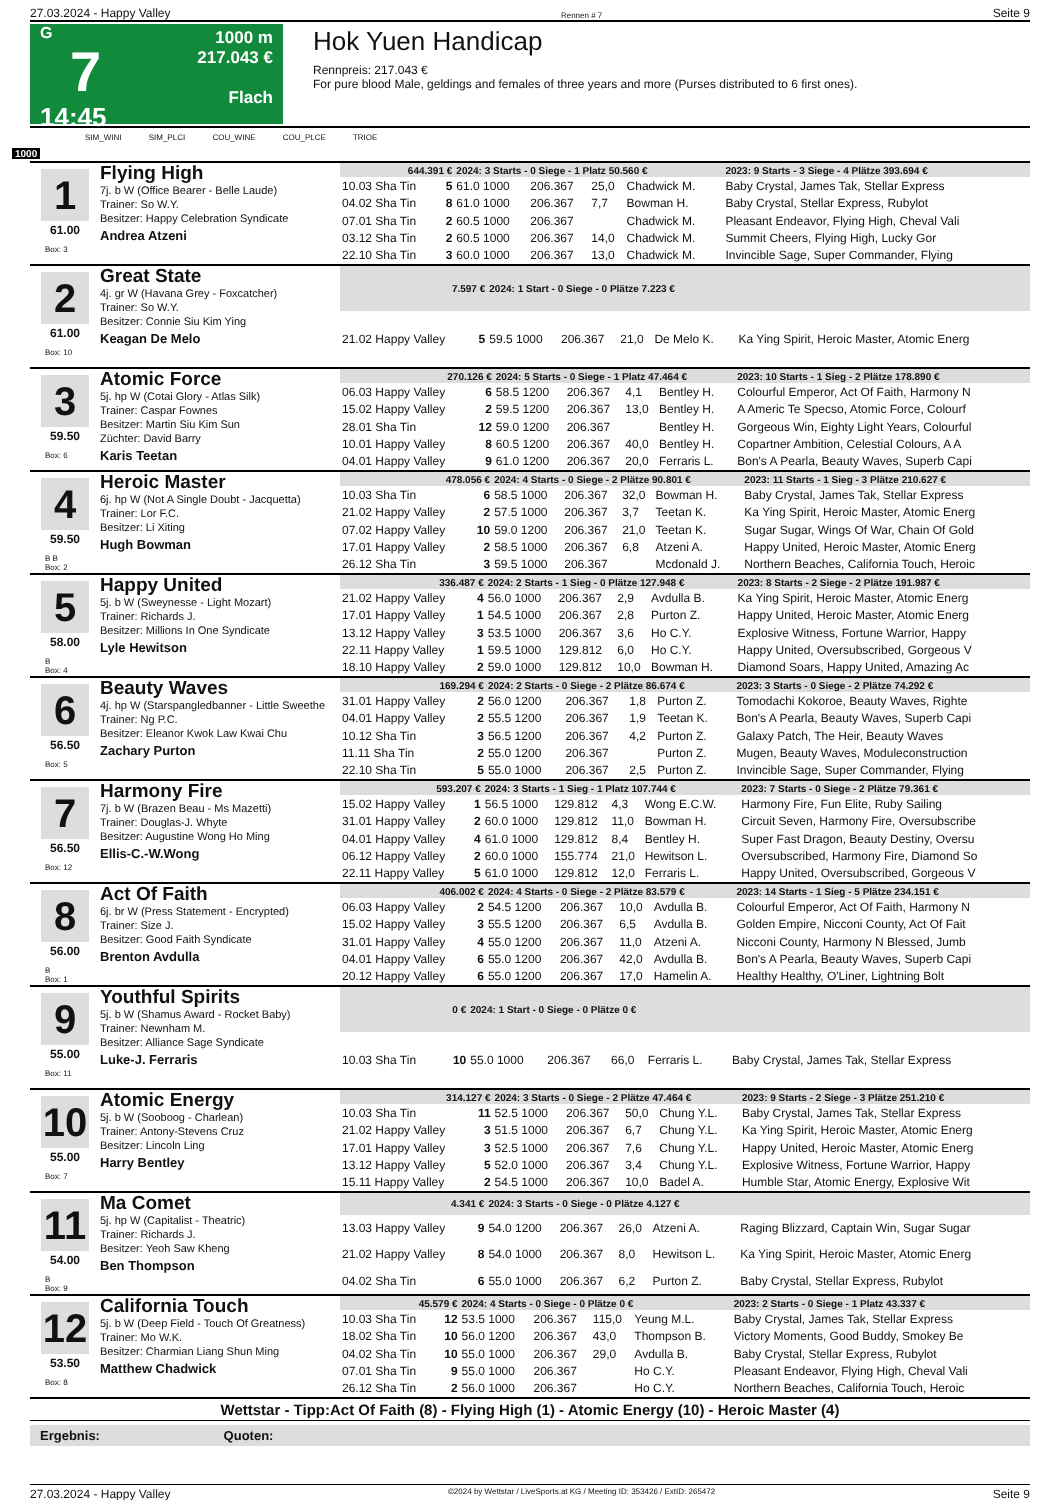27.03.2024 - Happy Valley Rennen # 7 Seite 9
G
7
14:45
1000 m
217.043 €
Flach
Hok Yuen Handicap
Rennpreis: 217.043 €
For pure blood Male, geldings and females of three years and more (Purses distributed to 6 first ones).
SIM_WINI SIM_PLCI COU_WINE COU_PLCE TRIOE
1000
1
61.00
Box: 3
Flying High
7j. b W (Office Bearer - Belle Laude)
Trainer: So W.Y.
Besitzer: Happy Celebration Syndicate
Andrea Atzeni
| 644.391 € | | 2024: 3 Starts - 0 Siege - 1 Platz 50.560 € | | | | | 2023: 9 Starts - 3 Siege - 4 Plätze 393.694 € |
| --- | --- | --- | --- | --- | --- | --- | --- |
| 10.03 Sha Tin | 5 | 61.0 1000 | 206.367 | 25,0 | Chadwick M. | | Baby Crystal, James Tak, Stellar Express |
| 04.02 Sha Tin | 8 | 61.0 1000 | 206.367 | 7,7 | Bowman H. | | Baby Crystal, Stellar Express, Rubylot |
| 07.01 Sha Tin | 2 | 60.5 1000 | 206.367 | | Chadwick M. | | Pleasant Endeavor, Flying High, Cheval Vali |
| 03.12 Sha Tin | 2 | 60.5 1000 | 206.367 | 14,0 | Chadwick M. | | Summit Cheers, Flying High, Lucky Gor |
| 22.10 Sha Tin | 3 | 60.0 1000 | 206.367 | 13,0 | Chadwick M. | | Invincible Sage, Super Commander, Flying |
2
61.00
Box: 10
Great State
4j. gr W (Havana Grey - Foxcatcher)
Trainer: So W.Y.
Besitzer: Connie Siu Kim Ying
Keagan De Melo
| 7.597 € | | 2024: 1 Start - 0 Siege - 0 Plätze 7.223 € | | | | | |
| --- | --- | --- | --- | --- | --- | --- | --- |
| 21.02 Happy Valley | 5 | 59.5 1000 | 206.367 | 21,0 | De Melo K. | | Ka Ying Spirit, Heroic Master, Atomic Energ |
3
59.50
Box: 6
Atomic Force
5j. hp W (Cotai Glory - Atlas Silk)
Trainer: Caspar Fownes
Besitzer: Martin Siu Kim Sun
Züchter: David Barry
Karis Teetan
| 270.126 € | | 2024: 5 Starts - 0 Siege - 1 Platz 47.464 € | | | | | 2023: 10 Starts - 1 Sieg - 2 Plätze 178.890 € |
| --- | --- | --- | --- | --- | --- | --- | --- |
| 06.03 Happy Valley | 6 | 58.5 1200 | 206.367 | 4,1 | Bentley H. | | Colourful Emperor, Act Of Faith, Harmony N |
| 15.02 Happy Valley | 2 | 59.5 1200 | 206.367 | 13,0 | Bentley H. | | A Americ Te Specso, Atomic Force, Colourf |
| 28.01 Sha Tin | 12 | 59.0 1200 | 206.367 | | Bentley H. | | Gorgeous Win, Eighty Light Years, Colourful |
| 10.01 Happy Valley | 8 | 60.5 1200 | 206.367 | 40,0 | Bentley H. | | Copartner Ambition, Celestial Colours, A A |
| 04.01 Happy Valley | 9 | 61.0 1200 | 206.367 | 20,0 | Ferraris L. | | Bon's A Pearla, Beauty Waves, Superb Capi |
4
59.50
B B
Box: 2
Heroic Master
6j. hp W (Not A Single Doubt - Jacquetta)
Trainer: Lor F.C.
Besitzer: Li Xiting
Hugh Bowman
| 478.056 € | | 2024: 4 Starts - 0 Siege - 2 Plätze 90.801 € | | | | | 2023: 11 Starts - 1 Sieg - 3 Plätze 210.627 € |
| --- | --- | --- | --- | --- | --- | --- | --- |
| 10.03 Sha Tin | 6 | 58.5 1000 | 206.367 | 32,0 | Bowman H. | | Baby Crystal, James Tak, Stellar Express |
| 21.02 Happy Valley | 2 | 57.5 1000 | 206.367 | 3,7 | Teetan K. | | Ka Ying Spirit, Heroic Master, Atomic Energ |
| 07.02 Happy Valley | 10 | 59.0 1200 | 206.367 | 21,0 | Teetan K. | | Sugar Sugar, Wings Of War, Chain Of Gold |
| 17.01 Happy Valley | 2 | 58.5 1000 | 206.367 | 6,8 | Atzeni A. | | Happy United, Heroic Master, Atomic Energ |
| 26.12 Sha Tin | 3 | 59.5 1000 | 206.367 | | Mcdonald J. | | Northern Beaches, California Touch, Heroic |
5
58.00
B
Box: 4
Happy United
5j. b W (Sweynesse - Light Mozart)
Trainer: Richards J.
Besitzer: Millions In One Syndicate
Lyle Hewitson
| 336.487 € | | 2024: 2 Starts - 1 Sieg - 0 Plätze 127.948 € | | | | | 2023: 8 Starts - 2 Siege - 2 Plätze 191.987 € |
| --- | --- | --- | --- | --- | --- | --- | --- |
| 21.02 Happy Valley | 4 | 56.0 1000 | 206.367 | 2,9 | Avdulla B. | | Ka Ying Spirit, Heroic Master, Atomic Energ |
| 17.01 Happy Valley | 1 | 54.5 1000 | 206.367 | 2,8 | Purton Z. | | Happy United, Heroic Master, Atomic Energ |
| 13.12 Happy Valley | 3 | 53.5 1000 | 206.367 | 3,6 | Ho C.Y. | | Explosive Witness, Fortune Warrior, Happy |
| 22.11 Happy Valley | 1 | 59.5 1000 | 129.812 | 6,0 | Ho C.Y. | | Happy United, Oversubscribed, Gorgeous V |
| 18.10 Happy Valley | 2 | 59.0 1000 | 129.812 | 10,0 | Bowman H. | | Diamond Soars, Happy United, Amazing Ac |
6
56.50
Box: 5
Beauty Waves
4j. hp W (Starspangledbanner - Little Sweethe
Trainer: Ng P.C.
Besitzer: Eleanor Kwok Law Kwai Chu
Zachary Purton
| 169.294 € | | 2024: 2 Starts - 0 Siege - 2 Plätze 86.674 € | | | | | 2023: 3 Starts - 0 Siege - 2 Plätze 74.292 € |
| --- | --- | --- | --- | --- | --- | --- | --- |
| 31.01 Happy Valley | 2 | 56.0 1200 | 206.367 | 1,8 | Purton Z. | | Tomodachi Kokoroe, Beauty Waves, Righte |
| 04.01 Happy Valley | 2 | 55.5 1200 | 206.367 | 1,9 | Teetan K. | | Bon's A Pearla, Beauty Waves, Superb Capi |
| 10.12 Sha Tin | 3 | 56.5 1200 | 206.367 | 4,2 | Purton Z. | | Galaxy Patch, The Heir, Beauty Waves |
| 11.11 Sha Tin | 2 | 55.0 1200 | 206.367 | | Purton Z. | | Mugen, Beauty Waves, Moduleconstruction |
| 22.10 Sha Tin | 5 | 55.0 1000 | 206.367 | 2,5 | Purton Z. | | Invincible Sage, Super Commander, Flying |
7
56.50
Box: 12
Harmony Fire
7j. b W (Brazen Beau - Ms Mazetti)
Trainer: Douglas-J. Whyte
Besitzer: Augustine Wong Ho Ming
Ellis-C.-W.Wong
| 593.207 € | | 2024: 3 Starts - 1 Sieg - 1 Platz 107.744 € | | | | | 2023: 7 Starts - 0 Siege - 2 Plätze 79.361 € |
| --- | --- | --- | --- | --- | --- | --- | --- |
| 15.02 Happy Valley | 1 | 56.5 1000 | 129.812 | 4,3 | Wong E.C.W. | | Harmony Fire, Fun Elite, Ruby Sailing |
| 31.01 Happy Valley | 2 | 60.0 1000 | 129.812 | 11,0 | Bowman H. | | Circuit Seven, Harmony Fire, Oversubscribe |
| 04.01 Happy Valley | 4 | 61.0 1000 | 129.812 | 8,4 | Bentley H. | | Super Fast Dragon, Beauty Destiny, Oversu |
| 06.12 Happy Valley | 2 | 60.0 1000 | 155.774 | 21,0 | Hewitson L. | | Oversubscribed, Harmony Fire, Diamond So |
| 22.11 Happy Valley | 5 | 61.0 1000 | 129.812 | 12,0 | Ferraris L. | | Happy United, Oversubscribed, Gorgeous V |
8
56.00
B
Box: 1
Act Of Faith
6j. br W (Press Statement - Encrypted)
Trainer: Size J.
Besitzer: Good Faith Syndicate
Brenton Avdulla
| 406.002 € | | 2024: 4 Starts - 0 Siege - 2 Plätze 83.579 € | | | | | 2023: 14 Starts - 1 Sieg - 5 Plätze 234.151 € |
| --- | --- | --- | --- | --- | --- | --- | --- |
| 06.03 Happy Valley | 2 | 54.5 1200 | 206.367 | 10,0 | Avdulla B. | | Colourful Emperor, Act Of Faith, Harmony N |
| 15.02 Happy Valley | 3 | 55.5 1200 | 206.367 | 6,5 | Avdulla B. | | Golden Empire, Nicconi County, Act Of Fait |
| 31.01 Happy Valley | 4 | 55.0 1200 | 206.367 | 11,0 | Atzeni A. | | Nicconi County, Harmony N Blessed, Jumb |
| 04.01 Happy Valley | 6 | 55.0 1200 | 206.367 | 42,0 | Avdulla B. | | Bon's A Pearla, Beauty Waves, Superb Capi |
| 20.12 Happy Valley | 6 | 55.0 1200 | 206.367 | 17,0 | Hamelin A. | | Healthy Healthy, O'Liner, Lightning Bolt |
9
55.00
Box: 11
Youthful Spirits
5j. b W (Shamus Award - Rocket Baby)
Trainer: Newnham M.
Besitzer: Alliance Sage Syndicate
Luke-J. Ferraris
| 0 € | | 2024: 1 Start - 0 Siege - 0 Plätze 0 € | | | | | |
| --- | --- | --- | --- | --- | --- | --- | --- |
| 10.03 Sha Tin | 10 | 55.0 1000 | 206.367 | 66,0 | Ferraris L. | | Baby Crystal, James Tak, Stellar Express |
10
55.00
Box: 7
Atomic Energy
5j. b W (Sooboog - Charlean)
Trainer: Antony-Stevens Cruz
Besitzer: Lincoln Ling
Harry Bentley
| 314.127 € | | 2024: 3 Starts - 0 Siege - 2 Plätze 47.464 € | | | | | 2023: 9 Starts - 2 Siege - 3 Plätze 251.210 € |
| --- | --- | --- | --- | --- | --- | --- | --- |
| 10.03 Sha Tin | 11 | 52.5 1000 | 206.367 | 50,0 | Chung Y.L. | | Baby Crystal, James Tak, Stellar Express |
| 21.02 Happy Valley | 3 | 51.5 1000 | 206.367 | 6,7 | Chung Y.L. | | Ka Ying Spirit, Heroic Master, Atomic Energ |
| 17.01 Happy Valley | 3 | 52.5 1000 | 206.367 | 7,6 | Chung Y.L. | | Happy United, Heroic Master, Atomic Energ |
| 13.12 Happy Valley | 5 | 52.0 1000 | 206.367 | 3,4 | Chung Y.L. | | Explosive Witness, Fortune Warrior, Happy |
| 15.11 Happy Valley | 2 | 54.5 1000 | 206.367 | 10,0 | Badel A. | | Humble Star, Atomic Energy, Explosive Wit |
11
54.00
B
Box: 9
Ma Comet
5j. hp W (Capitalist - Theatric)
Trainer: Richards J.
Besitzer: Yeoh Saw Kheng
Ben Thompson
| 4.341 € | | 2024: 3 Starts - 0 Siege - 0 Plätze 4.127 € | | | | | |
| --- | --- | --- | --- | --- | --- | --- | --- |
| 13.03 Happy Valley | 9 | 54.0 1200 | 206.367 | 26,0 | Atzeni A. | | Raging Blizzard, Captain Win, Sugar Sugar |
| 21.02 Happy Valley | 8 | 54.0 1000 | 206.367 | 8,0 | Hewitson L. | | Ka Ying Spirit, Heroic Master, Atomic Energ |
| 04.02 Sha Tin | 6 | 55.0 1000 | 206.367 | 6,2 | Purton Z. | | Baby Crystal, Stellar Express, Rubylot |
12
53.50
Box: 8
California Touch
5j. b W (Deep Field - Touch Of Greatness)
Trainer: Mo W.K.
Besitzer: Charmian Liang Shun Ming
Matthew Chadwick
| 45.579 € | | 2024: 4 Starts - 0 Siege - 0 Plätze 0 € | | | | | 2023: 2 Starts - 0 Siege - 1 Platz 43.337 € |
| --- | --- | --- | --- | --- | --- | --- | --- |
| 10.03 Sha Tin | 12 | 53.5 1000 | 206.367 | 115,0 | Yeung M.L. | | Baby Crystal, James Tak, Stellar Express |
| 18.02 Sha Tin | 10 | 56.0 1200 | 206.367 | 43,0 | Thompson B. | | Victory Moments, Good Buddy, Smokey Be |
| 04.02 Sha Tin | 10 | 55.0 1000 | 206.367 | 29,0 | Avdulla B. | | Baby Crystal, Stellar Express, Rubylot |
| 07.01 Sha Tin | 9 | 55.0 1000 | 206.367 | | Ho C.Y. | | Pleasant Endeavor, Flying High, Cheval Vali |
| 26.12 Sha Tin | 2 | 56.0 1000 | 206.367 | | Ho C.Y. | | Northern Beaches, California Touch, Heroic |
Wettstar - Tipp:Act Of Faith (8) - Flying High (1) - Atomic Energy (10) - Heroic Master (4)
Ergebnis: Quoten:
27.03.2024 - Happy Valley ©2024 by Wettstar / LiveSports.at KG / Meeting ID: 353426 / ExtID: 265472 Seite 9